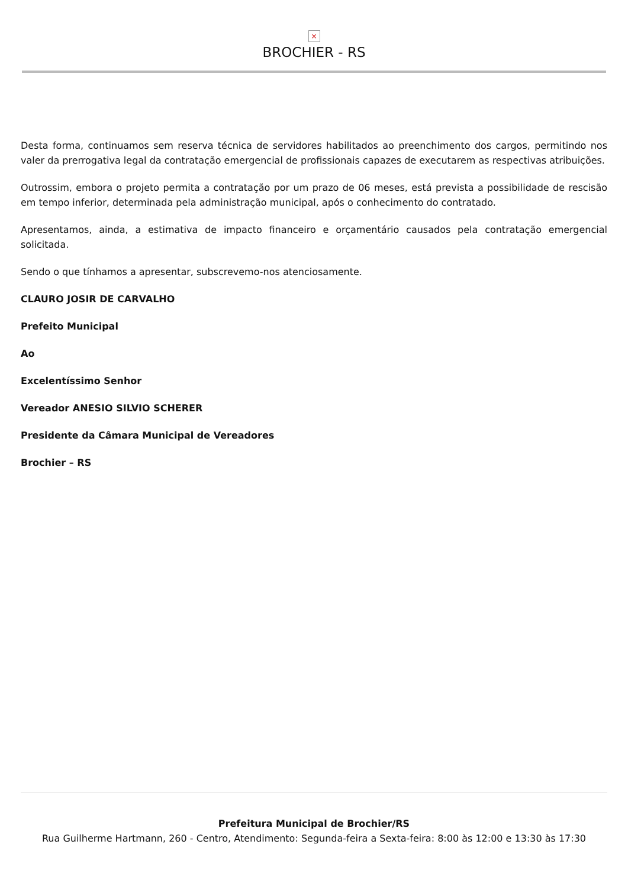×
BROCHIER - RS
Desta forma, continuamos sem reserva técnica de servidores habilitados ao preenchimento dos cargos, permitindo nos valer da prerrogativa legal da contratação emergencial de profissionais capazes de executarem as respectivas atribuições.
Outrossim, embora o projeto permita a contratação por um prazo de 06 meses, está prevista a possibilidade de rescisão em tempo inferior, determinada pela administração municipal, após o conhecimento do contratado.
Apresentamos, ainda, a estimativa de impacto financeiro e orçamentário causados pela contratação emergencial solicitada.
Sendo o que tínhamos a apresentar, subscrevemo-nos atenciosamente.
CLAURO JOSIR DE CARVALHO
Prefeito Municipal
Ao
Excelentíssimo Senhor
Vereador ANESIO SILVIO SCHERER
Presidente da Câmara Municipal de Vereadores
Brochier – RS
Prefeitura Municipal de Brochier/RS
Rua Guilherme Hartmann, 260 - Centro, Atendimento: Segunda-feira a Sexta-feira: 8:00 às 12:00 e 13:30 às 17:30